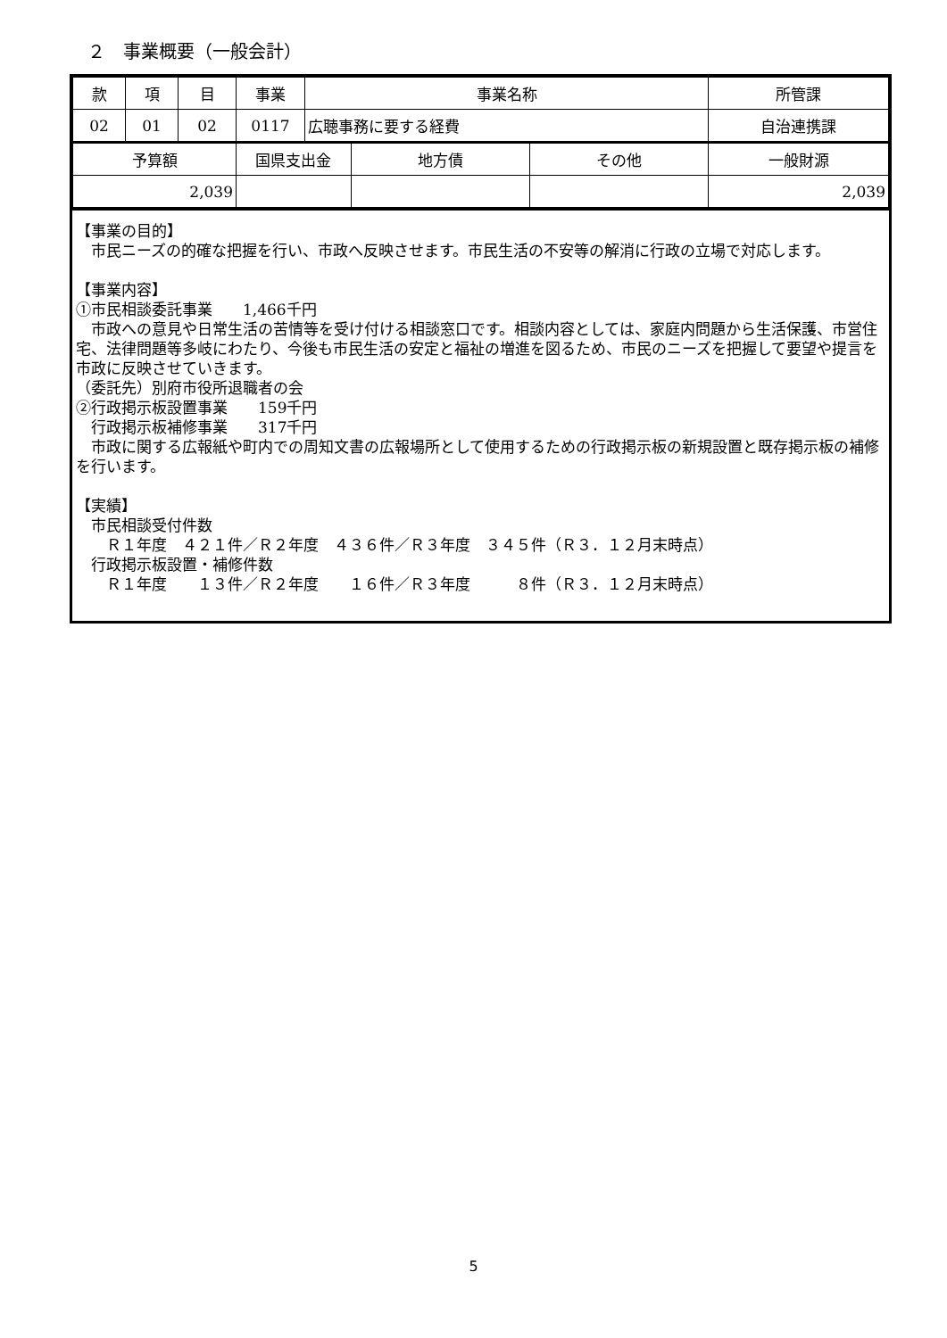２　事業概要（一般会計）
| 款 | 項 | 目 | 事業 | 事業名称 | | | 所管課 |
| 02 | 01 | 02 | 0117 | 広聴事務に要する経費 | | | 自治連携課 |
| 予算額 | | | 国県支出金 | | 地方債 | その他 | 一般財源 |
| 2,039 | | | | | | | 2,039 |
【事業の目的】
　市民ニーズの的確な把握を行い、市政へ反映させます。市民生活の不安等の解消に行政の立場で対応します。
【事業内容】
①市民相談委託事業　　1,466千円
　市政への意見や日常生活の苦情等を受け付ける相談窓口です。相談内容としては、家庭内問題から生活保護、市営住宅、法律問題等多岐にわたり、今後も市民生活の安定と福祉の増進を図るため、市民のニーズを把握して要望や提言を市政に反映させていきます。
（委託先）別府市役所退職者の会
②行政掲示板設置事業　　159千円
　行政掲示板補修事業　　317千円
　市政に関する広報紙や町内での周知文書の広報場所として使用するための行政掲示板の新規設置と既存掲示板の補修を行います。
【実績】
　市民相談受付件数
　　Ｒ１年度　４２１件／Ｒ２年度　４３６件／Ｒ３年度　３４５件（Ｒ３．１２月末時点）
　行政掲示板設置・補修件数
　　Ｒ１年度　　１３件／Ｒ２年度　　１６件／Ｒ３年度　　　８件（Ｒ３．１２月末時点）
5